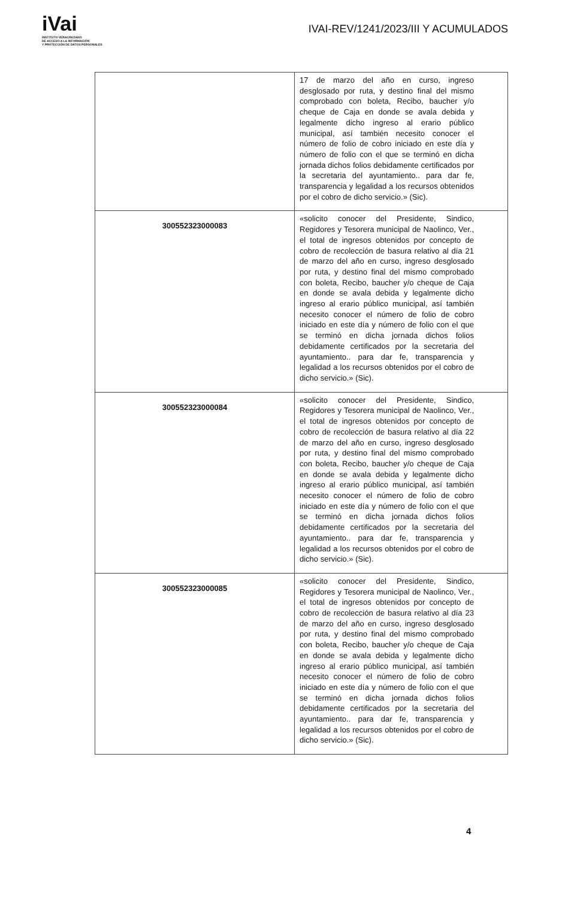iVai
INSTITUTO VERACRUZANO
DE ACCESO A LA INFORMACIÓN
Y PROTECCIÓN DE DATOS PERSONALES
IVAI-REV/1241/2023/III Y ACUMULADOS
| | 17 de marzo del año en curso, ingreso desglosado por ruta, y destino final del mismo comprobado con boleta, Recibo, baucher y/o cheque de Caja en donde se avala debida y legalmente dicho ingreso al erario público municipal, así también necesito conocer el número de folio de cobro iniciado en este día y número de folio con el que se terminó en dicha jornada dichos folios debidamente certificados por la secretaria del ayuntamiento.. para dar fe, transparencia y legalidad a los recursos obtenidos por el cobro de dicho servicio.» (Sic). |
| 300552323000083 | «solicito conocer del Presidente, Sindico, Regidores y Tesorera municipal de Naolinco, Ver., el total de ingresos obtenidos por concepto de cobro de recolección de basura relativo al día 21 de marzo del año en curso, ingreso desglosado por ruta, y destino final del mismo comprobado con boleta, Recibo, baucher y/o cheque de Caja en donde se avala debida y legalmente dicho ingreso al erario público municipal, así también necesito conocer el número de folio de cobro iniciado en este día y número de folio con el que se terminó en dicha jornada dichos folios debidamente certificados por la secretaria del ayuntamiento.. para dar fe, transparencia y legalidad a los recursos obtenidos por el cobro de dicho servicio.» (Sic). |
| 300552323000084 | «solicito conocer del Presidente, Sindico, Regidores y Tesorera municipal de Naolinco, Ver., el total de ingresos obtenidos por concepto de cobro de recolección de basura relativo al día 22 de marzo del año en curso, ingreso desglosado por ruta, y destino final del mismo comprobado con boleta, Recibo, baucher y/o cheque de Caja en donde se avala debida y legalmente dicho ingreso al erario público municipal, así también necesito conocer el número de folio de cobro iniciado en este día y número de folio con el que se terminó en dicha jornada dichos folios debidamente certificados por la secretaria del ayuntamiento.. para dar fe, transparencia y legalidad a los recursos obtenidos por el cobro de dicho servicio.» (Sic). |
| 300552323000085 | «solicito conocer del Presidente, Sindico, Regidores y Tesorera municipal de Naolinco, Ver., el total de ingresos obtenidos por concepto de cobro de recolección de basura relativo al día 23 de marzo del año en curso, ingreso desglosado por ruta, y destino final del mismo comprobado con boleta, Recibo, baucher y/o cheque de Caja en donde se avala debida y legalmente dicho ingreso al erario público municipal, así también necesito conocer el número de folio de cobro iniciado en este día y número de folio con el que se terminó en dicha jornada dichos folios debidamente certificados por la secretaria del ayuntamiento.. para dar fe, transparencia y legalidad a los recursos obtenidos por el cobro de dicho servicio.» (Sic). |
4